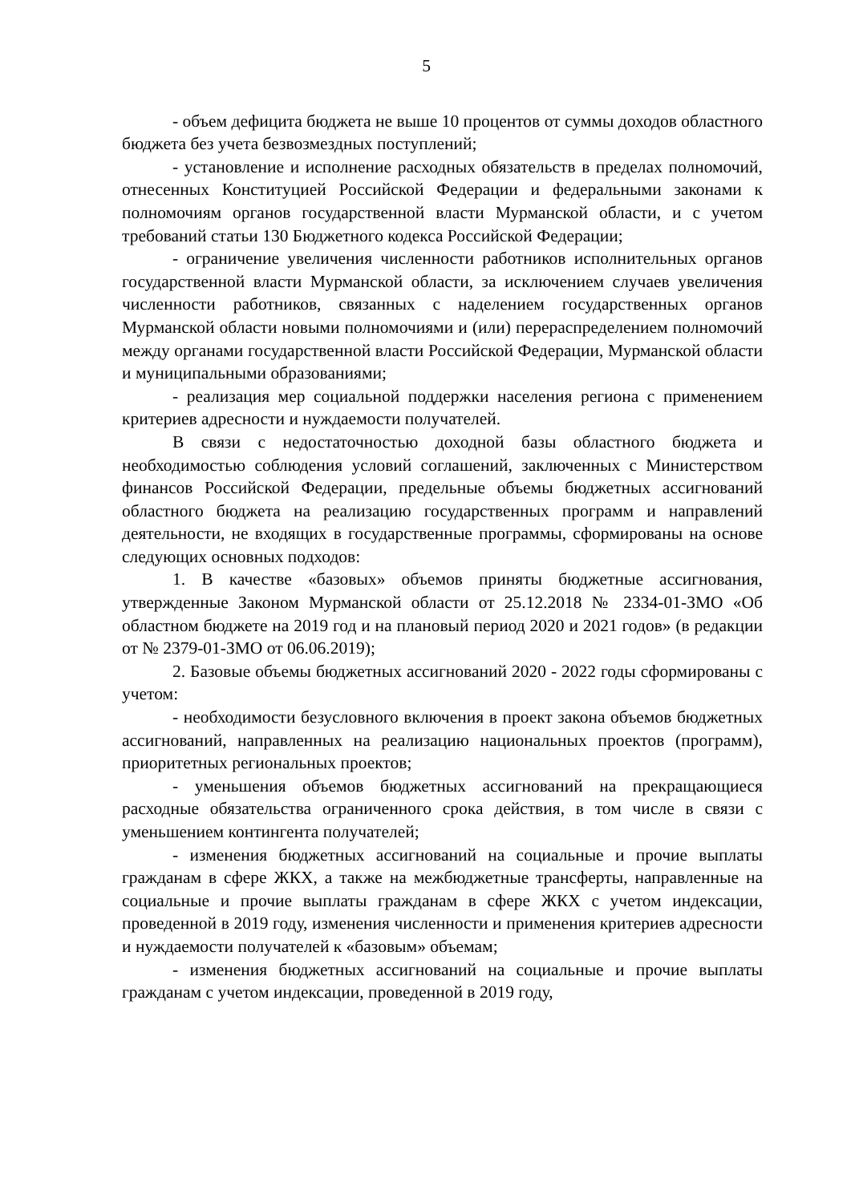5
- объем дефицита бюджета не выше 10 процентов от суммы доходов областного бюджета без учета безвозмездных поступлений;
- установление и исполнение расходных обязательств в пределах полномочий, отнесенных Конституцией Российской Федерации и федеральными законами к полномочиям органов государственной власти Мурманской области, и с учетом требований статьи 130 Бюджетного кодекса Российской Федерации;
- ограничение увеличения численности работников исполнительных органов государственной власти Мурманской области, за исключением случаев увеличения численности работников, связанных с наделением государственных органов Мурманской области новыми полномочиями и (или) перераспределением полномочий между органами государственной власти Российской Федерации, Мурманской области и муниципальными образованиями;
- реализация мер социальной поддержки населения региона с применением критериев адресности и нуждаемости получателей.
В связи с недостаточностью доходной базы областного бюджета и необходимостью соблюдения условий соглашений, заключенных с Министерством финансов Российской Федерации, предельные объемы бюджетных ассигнований областного бюджета на реализацию государственных программ и направлений деятельности, не входящих в государственные программы, сформированы на основе следующих основных подходов:
1. В качестве «базовых» объемов приняты бюджетные ассигнования, утвержденные Законом Мурманской области от 25.12.2018 № 2334-01-ЗМО «Об областном бюджете на 2019 год и на плановый период 2020 и 2021 годов» (в редакции от № 2379-01-ЗМО от 06.06.2019);
2. Базовые объемы бюджетных ассигнований 2020 - 2022 годы сформированы с учетом:
- необходимости безусловного включения в проект закона объемов бюджетных ассигнований, направленных на реализацию национальных проектов (программ), приоритетных региональных проектов;
- уменьшения объемов бюджетных ассигнований на прекращающиеся расходные обязательства ограниченного срока действия, в том числе в связи с уменьшением контингента получателей;
- изменения бюджетных ассигнований на социальные и прочие выплаты гражданам в сфере ЖКХ, а также на межбюджетные трансферты, направленные на социальные и прочие выплаты гражданам в сфере ЖКХ с учетом индексации, проведенной в 2019 году, изменения численности и применения критериев адресности и нуждаемости получателей к «базовым» объемам;
- изменения бюджетных ассигнований на социальные и прочие выплаты гражданам с учетом индексации, проведенной в 2019 году,